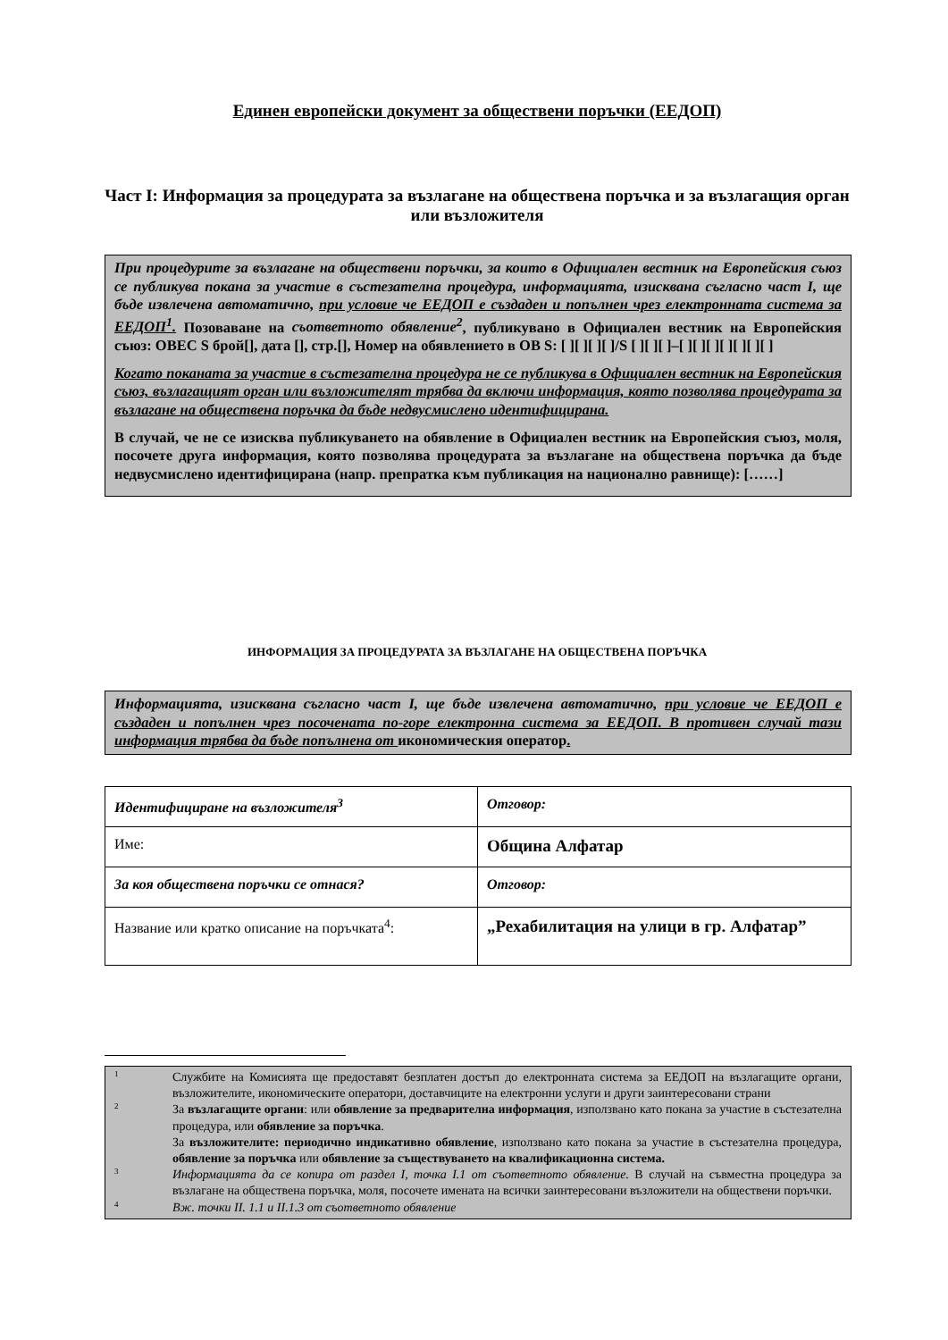Единен европейски документ за обществени поръчки (ЕЕДОП)
Част I: Информация за процедурата за възлагане на обществена поръчка и за възлагащия орган или възложителя
При процедурите за възлагане на обществени поръчки, за които в Официален вестник на Европейския съюз се публикува покана за участие в състезателна процедура, информацията, изисквана съгласно част I, ще бъде извлечена автоматично, при условие че ЕЕДОП е създаден и попълнен чрез електронната система за ЕЕДОП<sup>1</sup>. Позоваване на съответното обявление<sup>2</sup>, публикувано в Официален вестник на Европейския съюз: ОВЕС S брой[], дата [], стр.[], Номер на обявлението в ОВ S: [ ][ ][ ][ ]/S [ ][ ][ ]–[ ][ ][ ][ ][ ][ ][ ]
Когато поканата за участие в състезателна процедура не се публикува в Официален вестник на Европейския съюз, възлагащият орган или възложителят трябва да включи информация, която позволява процедурата за възлагане на обществена поръчка да бъде недвусмислено идентифицирана.
В случай, че не се изисква публикуването на обявление в Официален вестник на Европейския съюз, моля, посочете друга информация, която позволява процедурата за възлагане на обществена поръчка да бъде недвусмислено идентифицирана (напр. препратка към публикация на национално равнище): [……]
ИНФОРМАЦИЯ ЗА ПРОЦЕДУРАТА ЗА ВЪЗЛАГАНЕ НА ОБЩЕСТВЕНА ПОРЪЧКА
Информацията, изисквана съгласно част I, ще бъде извлечена автоматично, при условие че ЕЕДОП е създаден и попълнен чрез посочената по-горе електронна система за ЕЕДОП. В противен случай тази информация трябва да бъде попълнена от икономическия оператор.
| Идентифициране на възложителя<sup>3</sup> | Отговор: |
| Име: | Община Алфатар |
| За коя обществена поръчки се отнася? | Отговор: |
| Название или кратко описание на поръчката<sup>4</sup>: | „Рехабилитация на улици в гр. Алфатар” |
1 Службите на Комисията ще предоставят безплатен достъп до електронната система за ЕЕДОП на възлагащите органи, възложителите, икономическите оператори, доставчиците на електронни услуги и други заинтересовани страни
2 За възлагащите органи: или обявление за предварителна информация, използвано като покана за участие в състезателна процедура, или обявление за поръчка.
За възложителите: периодично индикативно обявление, използвано като покана за участие в състезателна процедура, обявление за поръчка или обявление за съществуването на квалификационна система.
3 Информацията да се копира от раздел I, точка I.1 от съответното обявление. В случай на съвместна процедура за възлагане на обществена поръчка, моля, посочете имената на всички заинтересовани възложители на обществени поръчки.
4 Вж. точки II. 1.1 и II.1.3 от съответното обявление